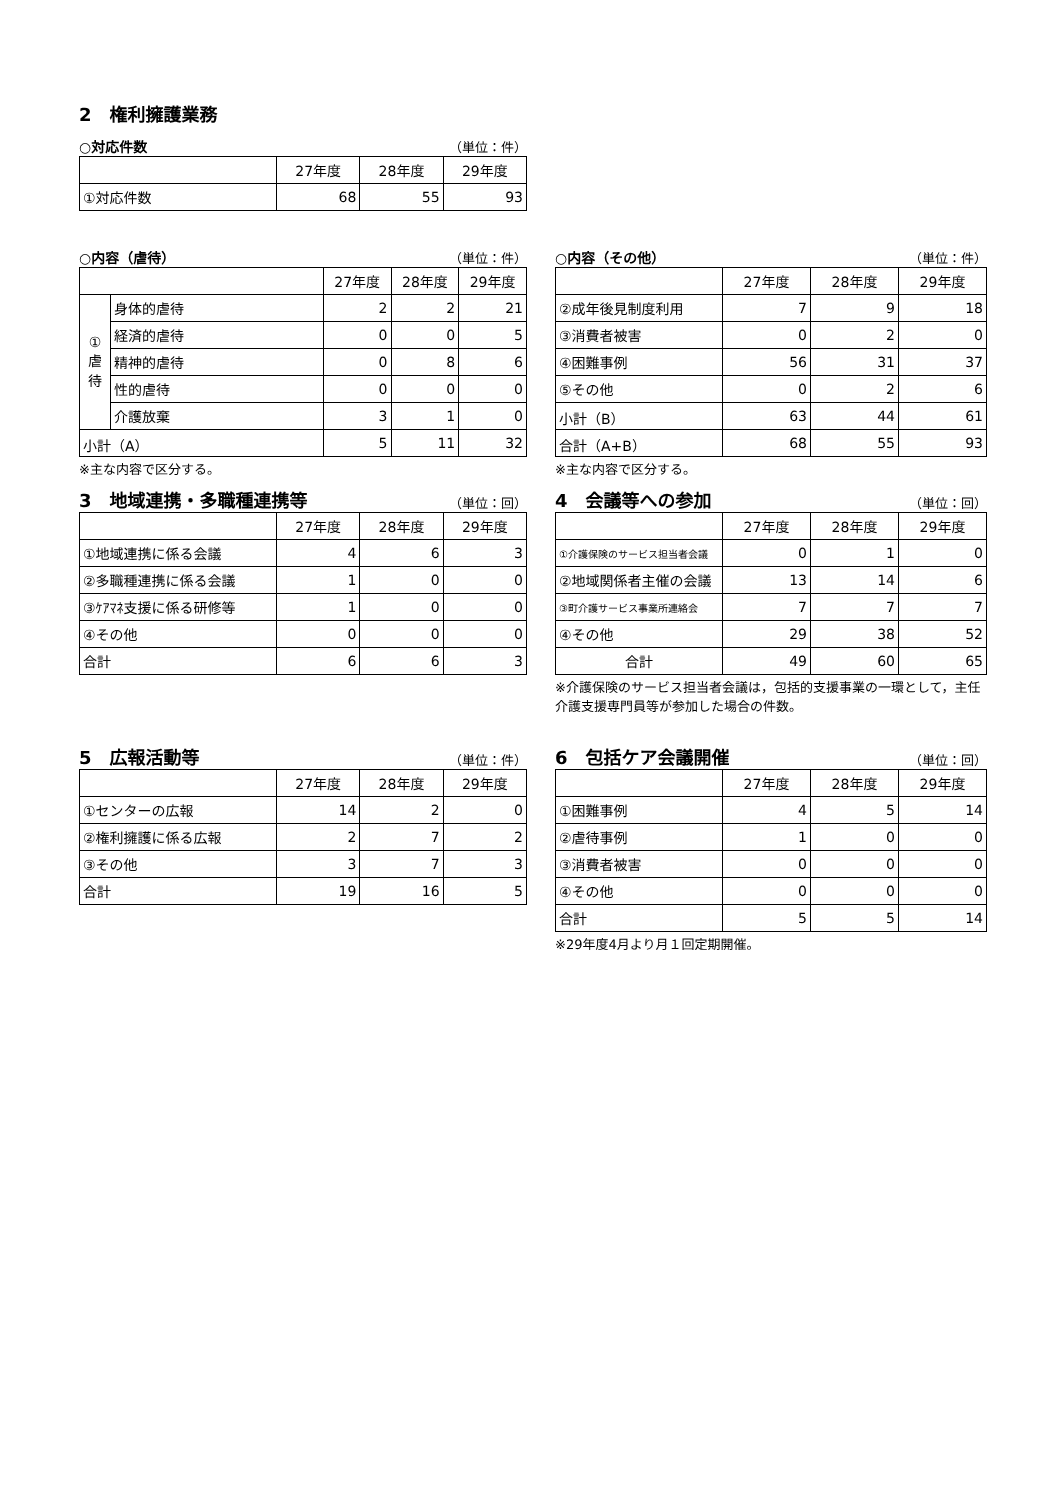2　権利擁護業務
○対応件数 （単位：件）
| | 27年度 | 28年度 | 29年度 |
| --- | --- | --- | --- |
| ①対応件数 | 68 | 55 | 93 |
○内容（虐待） （単位：件）
| | | 27年度 | 28年度 | 29年度 |
| --- | --- | --- | --- | --- |
| ① 虐 待 | 身体的虐待 | 2 | 2 | 21 |
| | 経済的虐待 | 0 | 0 | 5 |
| | 精神的虐待 | 0 | 8 | 6 |
| | 性的虐待 | 0 | 0 | 0 |
| | 介護放棄 | 3 | 1 | 0 |
| 小計（A） | | 5 | 11 | 32 |
※主な内容で区分する。
○内容（その他） （単位：件）
| | 27年度 | 28年度 | 29年度 |
| --- | --- | --- | --- |
| ②成年後見制度利用 | 7 | 9 | 18 |
| ③消費者被害 | 0 | 2 | 0 |
| ④困難事例 | 56 | 31 | 37 |
| ⑤その他 | 0 | 2 | 6 |
| 小計（B） | 63 | 44 | 61 |
| 合計（A+B） | 68 | 55 | 93 |
※主な内容で区分する。
3　地域連携・多職種連携等 （単位：回）
| | 27年度 | 28年度 | 29年度 |
| --- | --- | --- | --- |
| ①地域連携に係る会議 | 4 | 6 | 3 |
| ②多職種連携に係る会議 | 1 | 0 | 0 |
| ③ｹｱﾏﾈ支援に係る研修等 | 1 | 0 | 0 |
| ④その他 | 0 | 0 | 0 |
| 合計 | 6 | 6 | 3 |
4　会議等への参加 （単位：回）
| | 27年度 | 28年度 | 29年度 |
| --- | --- | --- | --- |
| ①介護保険のサービス担当者会議 | 0 | 1 | 0 |
| ②地域関係者主催の会議 | 13 | 14 | 6 |
| ③町介護サービス事業所連絡会 | 7 | 7 | 7 |
| ④その他 | 29 | 38 | 52 |
| 合計 | 49 | 60 | 65 |
※介護保険のサービス担当者会議は，包括的支援事業の一環として，主任介護支援専門員等が参加した場合の件数。
5　広報活動等 （単位：件）
| | 27年度 | 28年度 | 29年度 |
| --- | --- | --- | --- |
| ①センターの広報 | 14 | 2 | 0 |
| ②権利擁護に係る広報 | 2 | 7 | 2 |
| ③その他 | 3 | 7 | 3 |
| 合計 | 19 | 16 | 5 |
6　包括ケア会議開催 （単位：回）
| | 27年度 | 28年度 | 29年度 |
| --- | --- | --- | --- |
| ①困難事例 | 4 | 5 | 14 |
| ②虐待事例 | 1 | 0 | 0 |
| ③消費者被害 | 0 | 0 | 0 |
| ④その他 | 0 | 0 | 0 |
| 合計 | 5 | 5 | 14 |
※29年度4月より月１回定期開催。